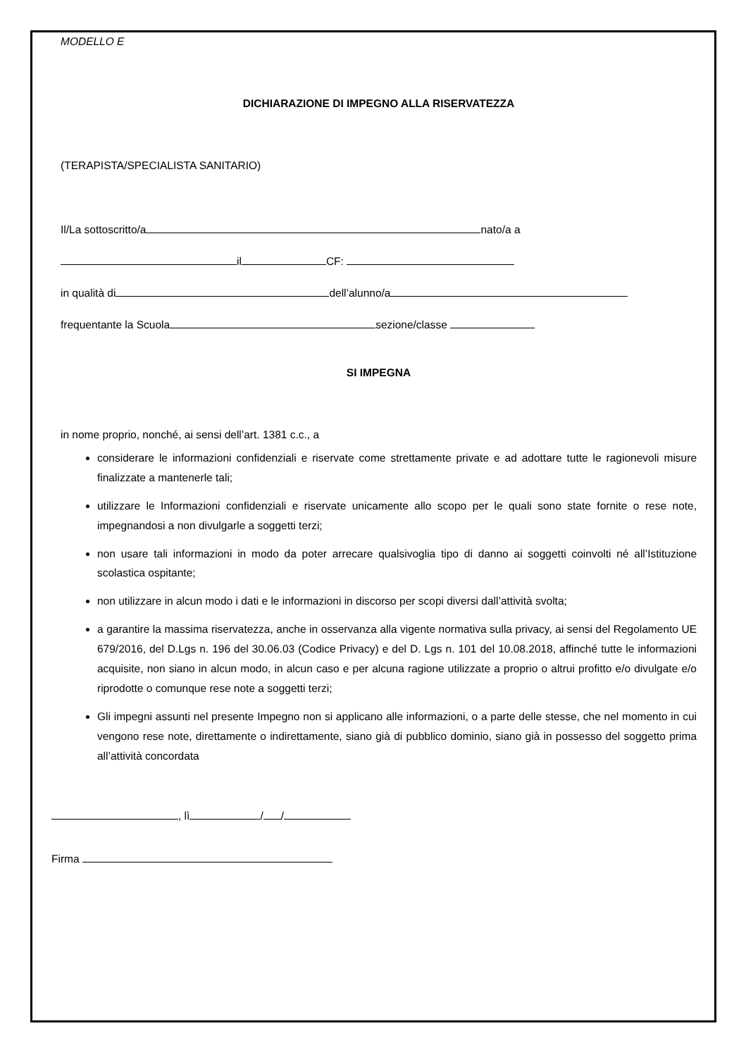MODELLO E
DICHIARAZIONE DI IMPEGNO ALLA RISERVATEZZA
(TERAPISTA/SPECIALISTA SANITARIO)
Il/La sottoscritto/a nato/a a
il CF:
in qualità di dell’alunno/a
frequentante la Scuola sezione/classe
SI IMPEGNA
in nome proprio, nonché, ai sensi dell’art. 1381 c.c., a
considerare le informazioni confidenziali e riservate come strettamente private e ad adottare tutte le ragionevoli misure finalizzate a mantenerle tali;
utilizzare le Informazioni confidenziali e riservate unicamente allo scopo per le quali sono state fornite o rese note, impegnandosi a non divulgarle a soggetti terzi;
non usare tali informazioni in modo da poter arrecare qualsivoglia tipo di danno ai soggetti coinvolti né all’Istituzione scolastica ospitante;
non utilizzare in alcun modo i dati e le informazioni in discorso per scopi diversi dall’attività svolta;
a garantire la massima riservatezza, anche in osservanza alla vigente normativa sulla privacy, ai sensi del Regolamento UE 679/2016, del D.Lgs n. 196 del 30.06.03 (Codice Privacy) e del D. Lgs n. 101 del 10.08.2018, affinché tutte le informazioni acquisite, non siano in alcun modo, in alcun caso e per alcuna ragione utilizzate a proprio o altrui profitto e/o divulgate e/o riprodotte o comunque rese note a soggetti terzi;
Gli impegni assunti nel presente Impegno non si applicano alle informazioni, o a parte delle stesse, che nel momento in cui vengono rese note, direttamente o indirettamente, siano già di pubblico dominio, siano già in possesso del soggetto prima all’attività concordata
, lì / /
Firma